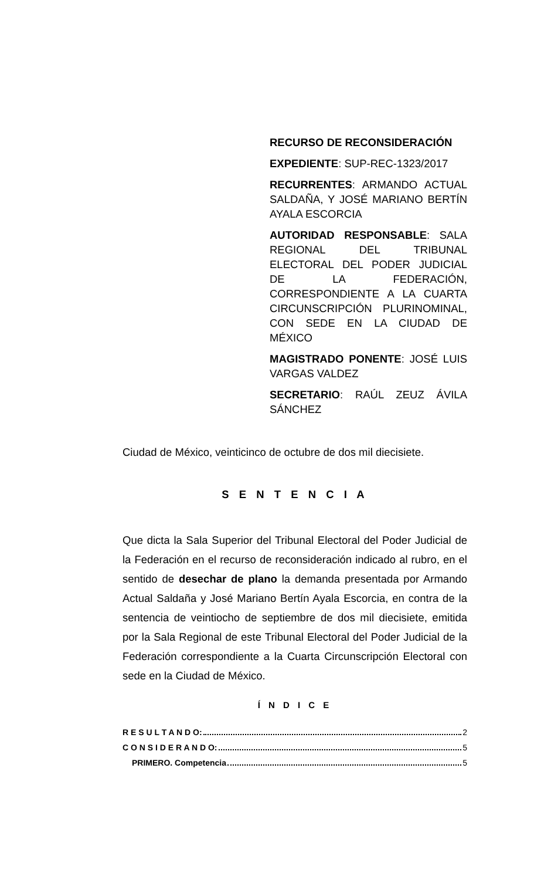RECURSO DE RECONSIDERACIÓN
EXPEDIENTE: SUP-REC-1323/2017
RECURRENTES: ARMANDO ACTUAL SALDAÑA, Y JOSÉ MARIANO BERTÍN AYALA ESCORCIA
AUTORIDAD RESPONSABLE: SALA REGIONAL DEL TRIBUNAL ELECTORAL DEL PODER JUDICIAL DE LA FEDERACIÓN, CORRESPONDIENTE A LA CUARTA CIRCUNSCRIPCIÓN PLURINOMINAL, CON SEDE EN LA CIUDAD DE MÉXICO
MAGISTRADO PONENTE: JOSÉ LUIS VARGAS VALDEZ
SECRETARIO: RAÚL ZEUZ ÁVILA SÁNCHEZ
Ciudad de México, veinticinco de octubre de dos mil diecisiete.
S E N T E N C I A
Que dicta la Sala Superior del Tribunal Electoral del Poder Judicial de la Federación en el recurso de reconsideración indicado al rubro, en el sentido de desechar de plano la demanda presentada por Armando Actual Saldaña y José Mariano Bertín Ayala Escorcia, en contra de la sentencia de veintiocho de septiembre de dos mil diecisiete, emitida por la Sala Regional de este Tribunal Electoral del Poder Judicial de la Federación correspondiente a la Cuarta Circunscripción Electoral con sede en la Ciudad de México.
Í N D I C E
R E S U L T A N D O: 2
C O N S I D E R A N D O: 5
PRIMERO. Competencia 5